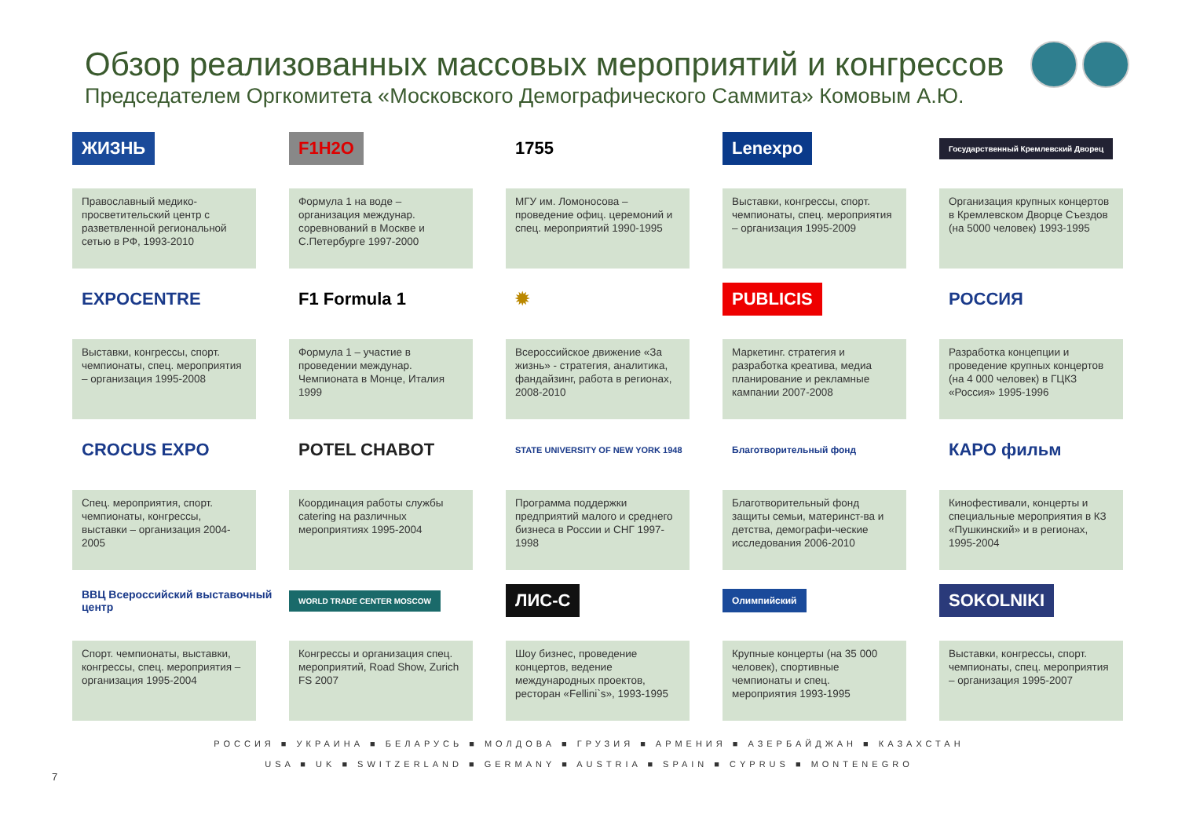Обзор реализованных массовых мероприятий и конгрессов
Председателем Оргкомитета «Московского Демографического Саммита» Комовым А.Ю.
ЖИЗНЬ
Православный медико-просветительский центр с разветвленной региональной сетью в РФ, 1993-2010
F1H2O
Формула 1 на воде – организация междунар. соревнований в Москве и С.Петербурге 1997-2000
1755
МГУ им. Ломоносова – проведение офиц. церемоний и спец. мероприятий 1990-1995
Lenexpo
Выставки, конгрессы, спорт. чемпионаты, спец. мероприятия – организация 1995-2009
Государственный Кремлевский Дворец
Организация крупных концертов в Кремлевском Дворце Съездов (на 5000 человек) 1993-1995
EXPOCENTRE
Выставки, конгрессы, спорт. чемпионаты, спец. мероприятия – организация 1995-2008
F1 Formula 1
Формула 1 – участие в проведении междунар. Чемпионата в Монце, Италия 1999
✹
Всероссийское движение «За жизнь» - стратегия, аналитика, фандайзинг, работа в регионах, 2008-2010
PUBLICIS
Маркетинг. стратегия и разработка креатива, медиа планирование и рекламные кампании 2007-2008
РОССИЯ
Разработка концепции и проведение крупных концертов (на 4 000 человек) в ГЦКЗ «Россия» 1995-1996
CROCUS EXPO
Спец. мероприятия, спорт. чемпионаты, конгрессы, выставки – организация 2004-2005
POTEL CHABOT
Координация работы службы catering на различных мероприятиях 1995-2004
STATE UNIVERSITY OF NEW YORK 1948
Программа поддержки предприятий малого и среднего бизнеса в России и СНГ 1997-1998
Благотворительный фонд
Благотворительный фонд защиты семьи, материнст-ва и детства, демографи-ческие исследования 2006-2010
КАРО фильм
Кинофестивали, концерты и специальные мероприятия в КЗ «Пушкинский» и в регионах, 1995-2004
ВВЦ Всероссийский выставочный центр
Спорт. чемпионаты, выставки, конгрессы, спец. мероприятия – организация 1995-2004
WORLD TRADE CENTER MOSCOW
Конгрессы и организация спец. мероприятий, Road Show, Zurich FS 2007
ЛИС-С
Шоу бизнес, проведение концертов, ведение международных проектов, ресторан «Fellini`s», 1993-1995
Олимпийский
Крупные концерты (на 35 000 человек), спортивные чемпионаты и спец. мероприятия 1993-1995
SOKOLNIKI
Выставки, конгрессы, спорт. чемпионаты, спец. мероприятия – организация 1995-2007
РОССИЯ ■ УКРАИНА ■ БЕЛАРУСЬ ■ МОЛДОВА ■ ГРУЗИЯ ■ АРМЕНИЯ ■ АЗЕРБАЙДЖАН ■ КАЗАХСТАН
USA ■ UK ■ SWITZERLAND ■ GERMANY ■ AUSTRIA ■ SPAIN ■ CYPRUS ■ MONTENEGRO
7